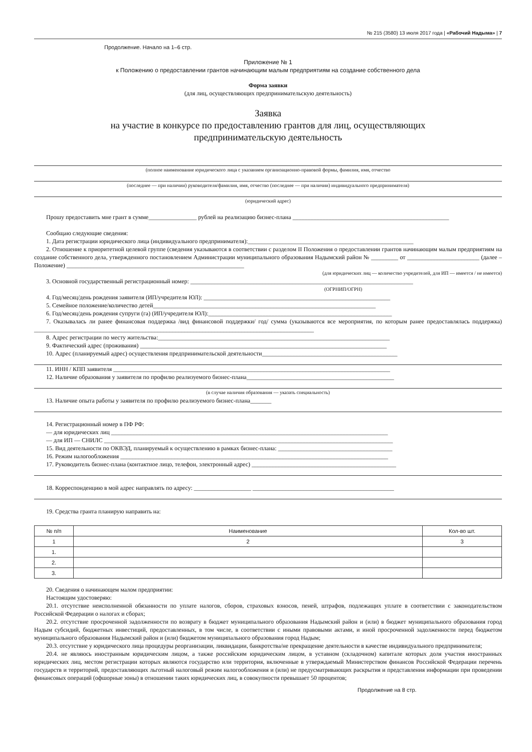№ 215 (3580) 13 июля 2017 года | «Рабочий Надыма» | 7
Продолжение. Начало на 1–6 стр.
Приложение № 1
к Положению о предоставлении грантов начинающим малым предприятиям на создание собственного дела
Форма заявки
(для лиц, осуществляющих предпринимательскую деятельность)
Заявка
на участие в конкурсе по предоставлению грантов для лиц, осуществляющих
предпринимательскую деятельность
(полное наименование юридического лица с указанием организационно-правовой формы, фамилия, имя, отчество
(последнее — при наличии) руководителя/фамилия, имя, отчество (последнее — при наличии) индивидуального предпринимателя)
(юридический адрес)
Прошу предоставить мне грант в сумме________________ рублей на реализацию бизнес-плана ____________________________________________________
Сообщаю следующие сведения:
1. Дата регистрации юридического лица (индивидуального предпринимателя):_______________________________________________________
2. Отношение к приоритетной целевой группе (сведения указываются в соответствии с разделом II Положения о предоставлении грантов начинающим малым предприятиям на создание собственного дела, утвержденного постановлением Администрации муниципального образования Надымский район № _________ от ________________________ (далее – Положение) ___________________________________________________________
(для юридических лиц — количество учредителей, для ИП — имеется / не имеется)
3. Основной государственный регистрационный номер: __________________________________________________________________________
(ОГРНИП/ОГРН)
4. Год/месяц/день рождения заявителя (ИП/учредителя ЮЛ): ______________________________________________________________
5. Семейное положение/количество детей__________________________________________________________________________
6. Год/месяц/день рождения супруги (га) (ИП/учредителя ЮЛ):_____________________________________________________________
7. Оказывалась ли ранее финансовая поддержка /вид финансовой поддержки/ год/ сумма (указываются все мероприятия, по которым ранее предоставлялась поддержка) _____________________________________________________________________________________________
8. Адрес регистрации по месту жительства:_____________________________________________________________________________
9. Фактический адрес (проживания) __________________________________________________________________________________
10. Адрес (планируемый адрес) осуществления предпринимательской деятельности_____________________________________________
11. ИНН / КПП заявителя ____________________________________________________________________________________________
12. Наличие образования у заявителя по профилю реализуемого бизнес-плана_________________________________________________
(в случае наличия образования — указать специальность)
13. Наличие опыта работы у заявителя по профилю реализуемого бизнес-плана_______
14. Регистрационный номер в ПФ РФ:
— для юридических лиц ____________________________________________________________________________________________
— для ИП — СНИЛС ________________________________________________________________________________________________
15. Вид деятельности по ОКВЭД, планируемый к осуществлению в рамках бизнес-плана: ______________________________________
16. Режим налогообложения _________________________________________________________________________________________
17. Руководитель бизнес-плана (контактное лицо, телефон, электронный адрес) ________________________________________________
18. Корреспонденцию в мой адрес направлять по адресу: ___________________ _______________________________________________
19. Средства гранта планирую направить на:
| № п/п | Наименование | Кол-во шт. |
| --- | --- | --- |
| 1 | 2 | 3 |
| 1. | | |
| 2. | | |
| 3. | | |
20. Сведения о начинающем малом предприятии:
Настоящим удостоверяю:
20.1. отсутствие неисполненной обязанности по уплате налогов, сборов, страховых взносов, пеней, штрафов, подлежащих уплате в соответствии с законодательством Российской Федерации о налогах и сборах;
20.2. отсутствие просроченной задолженности по возврату в бюджет муниципального образования Надымский район и (или) в бюджет муниципального образования город Надым субсидий, бюджетных инвестиций, предоставленных, в том числе, в соответствии с иными правовыми актами, и иной просроченной задолженности перед бюджетом муниципального образования Надымский район и (или) бюджетом муниципального образования город Надым;
20.3. отсутствие у юридического лица процедуры реорганизации, ликвидации, банкротства/не прекращение деятельности в качестве индивидуального предпринимателя;
20.4. не являюсь иностранным юридическим лицом, а также российским юридическим лицом, в уставном (складочном) капитале которых доля участия иностранных юридических лиц, местом регистрации которых являются государство или территория, включенные в утверждаемый Министерством финансов Российской Федерации перечень государств и территорий, предоставляющих льготный налоговый режим налогообложения и (или) не предусматривающих раскрытия и представления информации при проведении финансовых операций (офшорные зоны) в отношении таких юридических лиц, в совокупности превышает 50 процентов;
Продолжение на 8 стр.